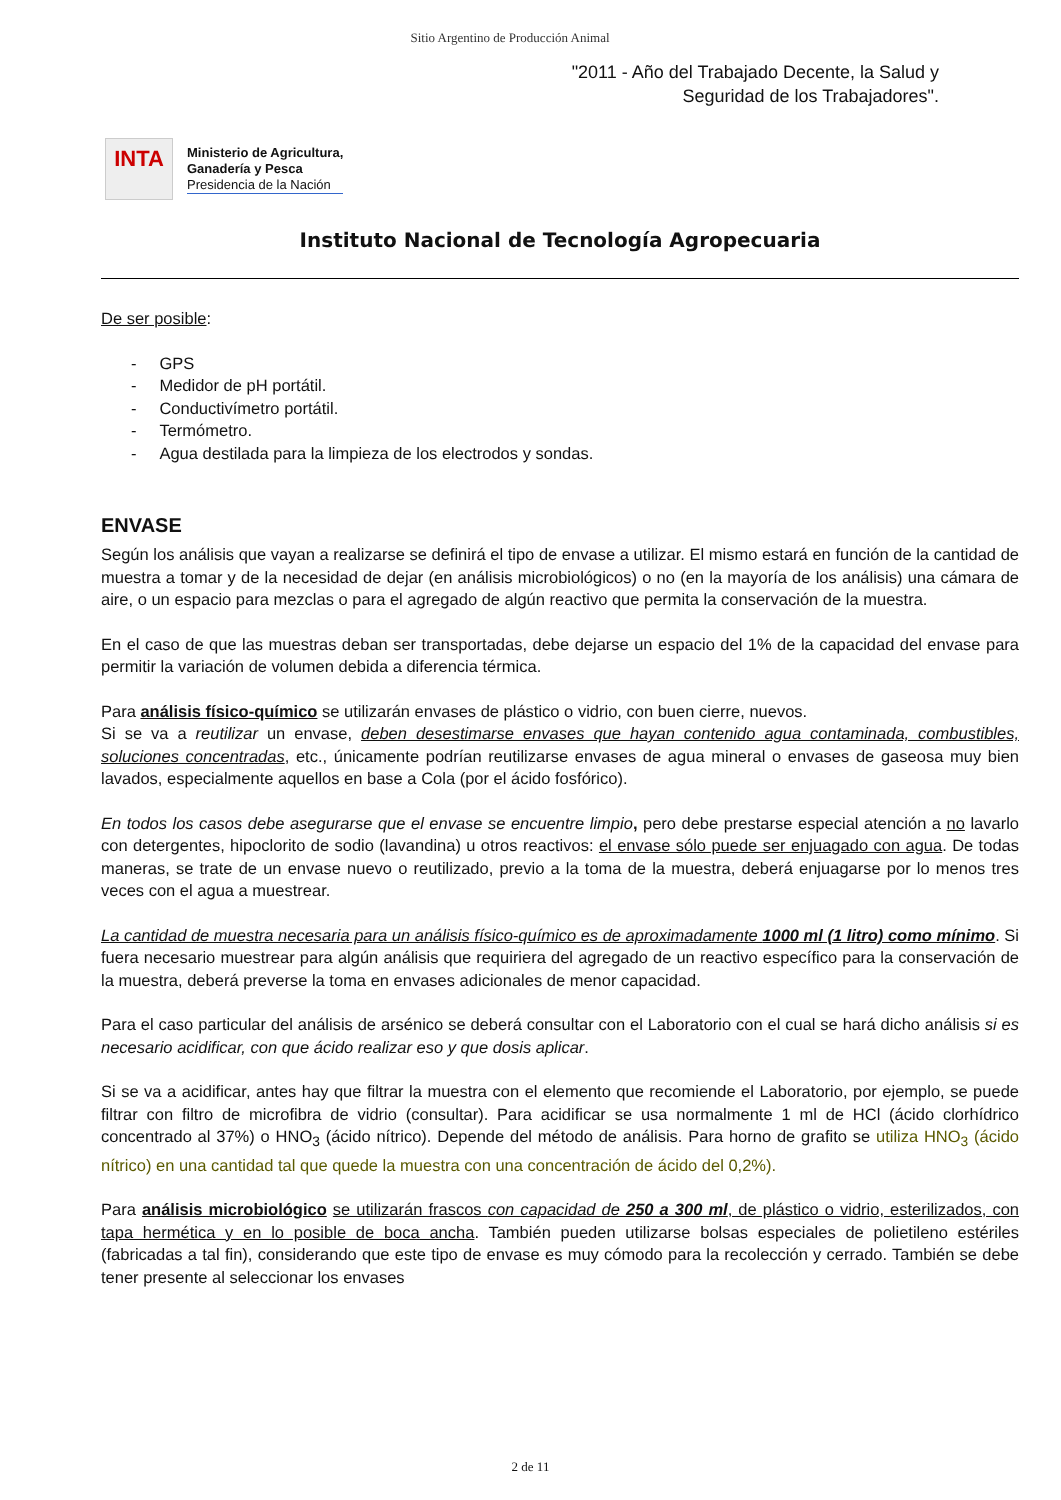Sitio Argentino de Producción Animal
"2011 - Año del Trabajado Decente, la Salud y
Seguridad de los Trabajadores".
INTA
Ministerio de Agricultura,
Ganadería y Pesca
Presidencia de la Nación
Instituto Nacional de Tecnología Agropecuaria
De ser posible:
- GPS
- Medidor de pH portátil.
- Conductivímetro portátil.
- Termómetro.
- Agua destilada para la limpieza de los electrodos y sondas.
ENVASE
Según los análisis que vayan a realizarse se definirá el tipo de envase a utilizar. El mismo estará en función de la cantidad de muestra a tomar y de la necesidad de dejar (en análisis microbiológicos) o no (en la mayoría de los análisis) una cámara de aire, o un espacio para mezclas o para el agregado de algún reactivo que permita la conservación de la muestra.
En el caso de que las muestras deban ser transportadas, debe dejarse un espacio del 1% de la capacidad del envase para permitir la variación de volumen debida a diferencia térmica.
Para análisis físico-químico se utilizarán envases de plástico o vidrio, con buen cierre, nuevos.
Si se va a reutilizar un envase, deben desestimarse envases que hayan contenido agua contaminada, combustibles, soluciones concentradas, etc., únicamente podrían reutilizarse envases de agua mineral o envases de gaseosa muy bien lavados, especialmente aquellos en base a Cola (por el ácido fosfórico).
En todos los casos debe asegurarse que el envase se encuentre limpio, pero debe prestarse especial atención a no lavarlo con detergentes, hipoclorito de sodio (lavandina) u otros reactivos: el envase sólo puede ser enjuagado con agua. De todas maneras, se trate de un envase nuevo o reutilizado, previo a la toma de la muestra, deberá enjuagarse por lo menos tres veces con el agua a muestrear.
La cantidad de muestra necesaria para un análisis físico-químico es de aproximadamente 1000 ml (1 litro) como mínimo. Si fuera necesario muestrear para algún análisis que requiriera del agregado de un reactivo específico para la conservación de la muestra, deberá preverse la toma en envases adicionales de menor capacidad.
Para el caso particular del análisis de arsénico se deberá consultar con el Laboratorio con el cual se hará dicho análisis si es necesario acidificar, con que ácido realizar eso y que dosis aplicar.
Si se va a acidificar, antes hay que filtrar la muestra con el elemento que recomiende el Laboratorio, por ejemplo, se puede filtrar con filtro de microfibra de vidrio (consultar). Para acidificar se usa normalmente 1 ml de HCl (ácido clorhídrico concentrado al 37%) o HNO<sub>3</sub> (ácido nítrico). Depende del método de análisis. Para horno de grafito se utiliza HNO<sub>3</sub> (ácido nítrico) en una cantidad tal que quede la muestra con una concentración de ácido del 0,2%).
Para análisis microbiológico se utilizarán frascos con capacidad de 250 a 300 ml, de plástico o vidrio, esterilizados, con tapa hermética y en lo posible de boca ancha. También pueden utilizarse bolsas especiales de polietileno estériles (fabricadas a tal fin), considerando que este tipo de envase es muy cómodo para la recolección y cerrado. También se debe tener presente al seleccionar los envases
2 de 11